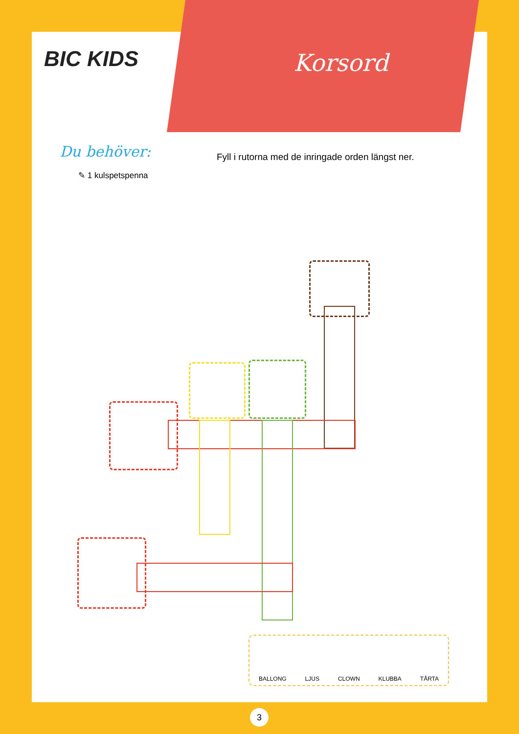BIC KIDS Korsord
Du behöver:
✎ 1 kulspetspenna
Fyll i rutorna med de inringade orden längst ner.
BALLONG LJUS CLOWN KLUBBA TÅRTA
3